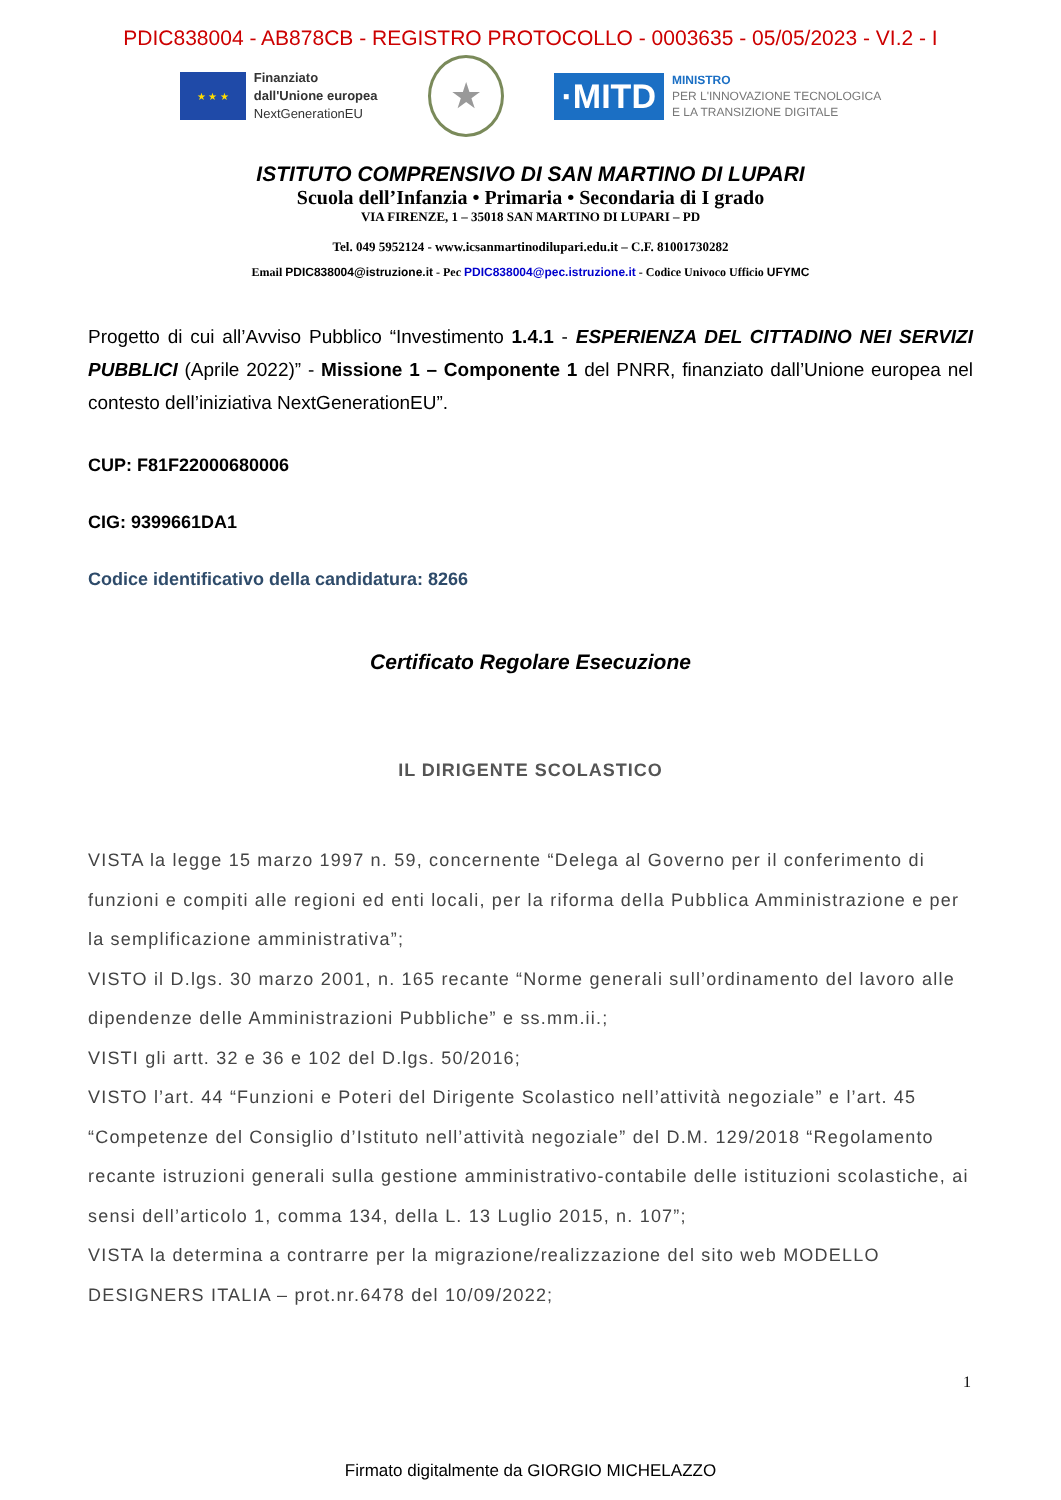PDIC838004 - AB878CB - REGISTRO PROTOCOLLO - 0003635 - 05/05/2023 - VI.2 - I
★ ★ ★
Finanziato
dall'Unione europea
NextGenerationEU
★
·MITD
MINISTRO
PER L'INNOVAZIONE TECNOLOGICA
E LA TRANSIZIONE DIGITALE
ISTITUTO COMPRENSIVO DI SAN MARTINO DI LUPARI
Scuola dell’Infanzia • Primaria • Secondaria di I grado
VIA FIRENZE, 1 – 35018 SAN MARTINO DI LUPARI – PD
Tel. 049 5952124 - www.icsanmartinodilupari.edu.it – C.F. 81001730282
Email PDIC838004@istruzione.it - Pec PDIC838004@pec.istruzione.it - Codice Univoco Ufficio UFYMC
Progetto di cui all’Avviso Pubblico “Investimento 1.4.1 - ESPERIENZA DEL CITTADINO NEI SERVIZI PUBBLICI (Aprile 2022)” - Missione 1 – Componente 1 del PNRR, finanziato dall’Unione europea nel contesto dell’iniziativa NextGenerationEU”.
CUP: F81F22000680006
CIG: 9399661DA1
Codice identificativo della candidatura: 8266
Certificato Regolare Esecuzione
IL DIRIGENTE SCOLASTICO
VISTA la legge 15 marzo 1997 n. 59, concernente “Delega al Governo per il conferimento di funzioni e compiti alle regioni ed enti locali, per la riforma della Pubblica Amministrazione e per la semplificazione amministrativa”;
VISTO il D.lgs. 30 marzo 2001, n. 165 recante “Norme generali sull’ordinamento del lavoro alle dipendenze delle Amministrazioni Pubbliche” e ss.mm.ii.;
VISTI gli artt. 32 e 36 e 102 del D.lgs. 50/2016;
VISTO l’art. 44 “Funzioni e Poteri del Dirigente Scolastico nell’attività negoziale” e l’art. 45 “Competenze del Consiglio d’Istituto nell’attività negoziale” del D.M. 129/2018 “Regolamento recante istruzioni generali sulla gestione amministrativo-contabile delle istituzioni scolastiche, ai sensi dell’articolo 1, comma 134, della L. 13 Luglio 2015, n. 107”;
VISTA la determina a contrarre per la migrazione/realizzazione del sito web MODELLO DESIGNERS ITALIA – prot.nr.6478 del 10/09/2022;
1
Firmato digitalmente da GIORGIO MICHELAZZO